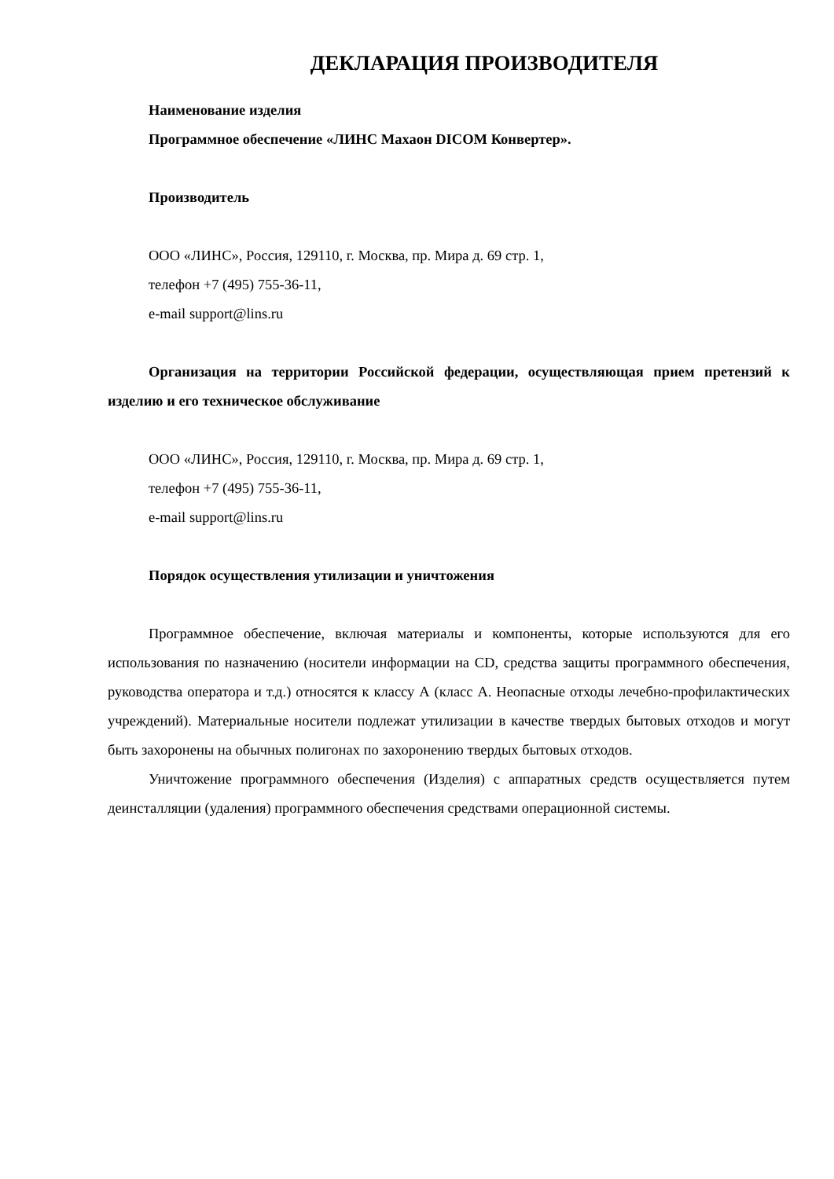ДЕКЛАРАЦИЯ ПРОИЗВОДИТЕЛЯ
Наименование изделия
Программное обеспечение «ЛИНС Махаон DICOM Конвертер».
Производитель
ООО «ЛИНС», Россия, 129110, г. Москва, пр. Мира д. 69 стр. 1,
телефон +7 (495) 755-36-11,
e-mail support@lins.ru
Организация на территории Российской федерации, осуществляющая прием претензий к изделию и его техническое обслуживание
ООО «ЛИНС», Россия, 129110, г. Москва, пр. Мира д. 69 стр. 1,
телефон +7 (495) 755-36-11,
e-mail support@lins.ru
Порядок осуществления утилизации и уничтожения
Программное обеспечение, включая материалы и компоненты, которые используются для его использования по назначению (носители информации на CD, средства защиты программного обеспечения, руководства оператора и т.д.) относятся к классу А (класс А. Неопасные отходы лечебно-профилактических учреждений). Материальные носители подлежат утилизации в качестве твердых бытовых отходов и могут быть захоронены на обычных полигонах по захоронению твердых бытовых отходов.
Уничтожение программного обеспечения (Изделия) с аппаратных средств осуществляется путем деинсталляции (удаления) программного обеспечения средствами операционной системы.